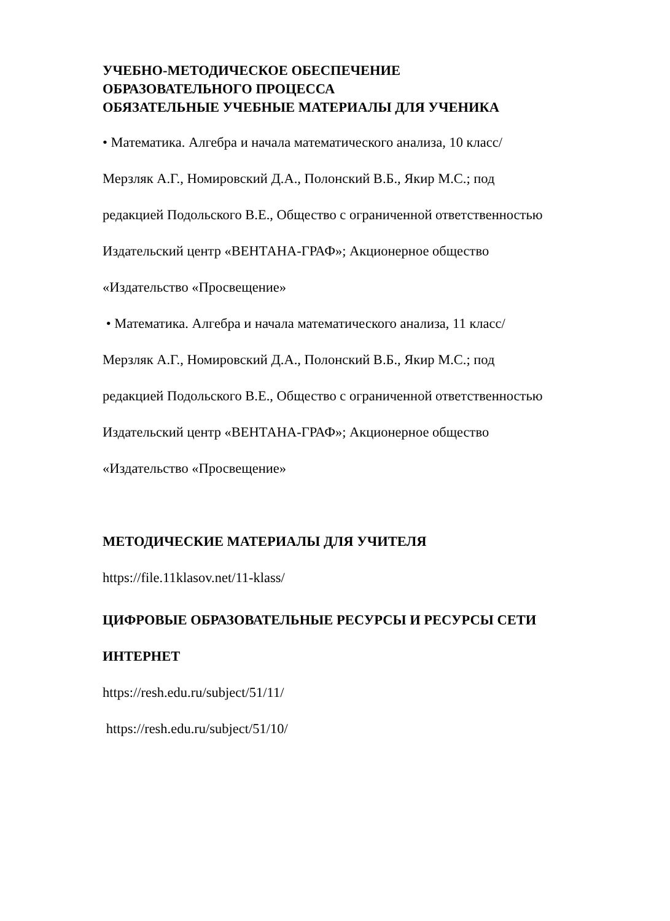УЧЕБНО-МЕТОДИЧЕСКОЕ ОБЕСПЕЧЕНИЕ
ОБРАЗОВАТЕЛЬНОГО ПРОЦЕССА
ОБЯЗАТЕЛЬНЫЕ УЧЕБНЫЕ МАТЕРИАЛЫ ДЛЯ УЧЕНИКА
• Математика. Алгебра и начала математического анализа, 10 класс/
Мерзляк А.Г., Номировский Д.А., Полонский В.Б., Якир М.С.; под
редакцией Подольского В.Е., Общество с ограниченной ответственностью
Издательский центр «ВЕНТАНА-ГРАФ»; Акционерное общество
«Издательство «Просвещение»
• Математика. Алгебра и начала математического анализа, 11 класс/
Мерзляк А.Г., Номировский Д.А., Полонский В.Б., Якир М.С.; под
редакцией Подольского В.Е., Общество с ограниченной ответственностью
Издательский центр «ВЕНТАНА-ГРАФ»; Акционерное общество
«Издательство «Просвещение»
МЕТОДИЧЕСКИЕ МАТЕРИАЛЫ ДЛЯ УЧИТЕЛЯ
https://file.11klasov.net/11-klass/
ЦИФРОВЫЕ ОБРАЗОВАТЕЛЬНЫЕ РЕСУРСЫ И РЕСУРСЫ СЕТИ
ИНТЕРНЕТ
https://resh.edu.ru/subject/51/11/
https://resh.edu.ru/subject/51/10/